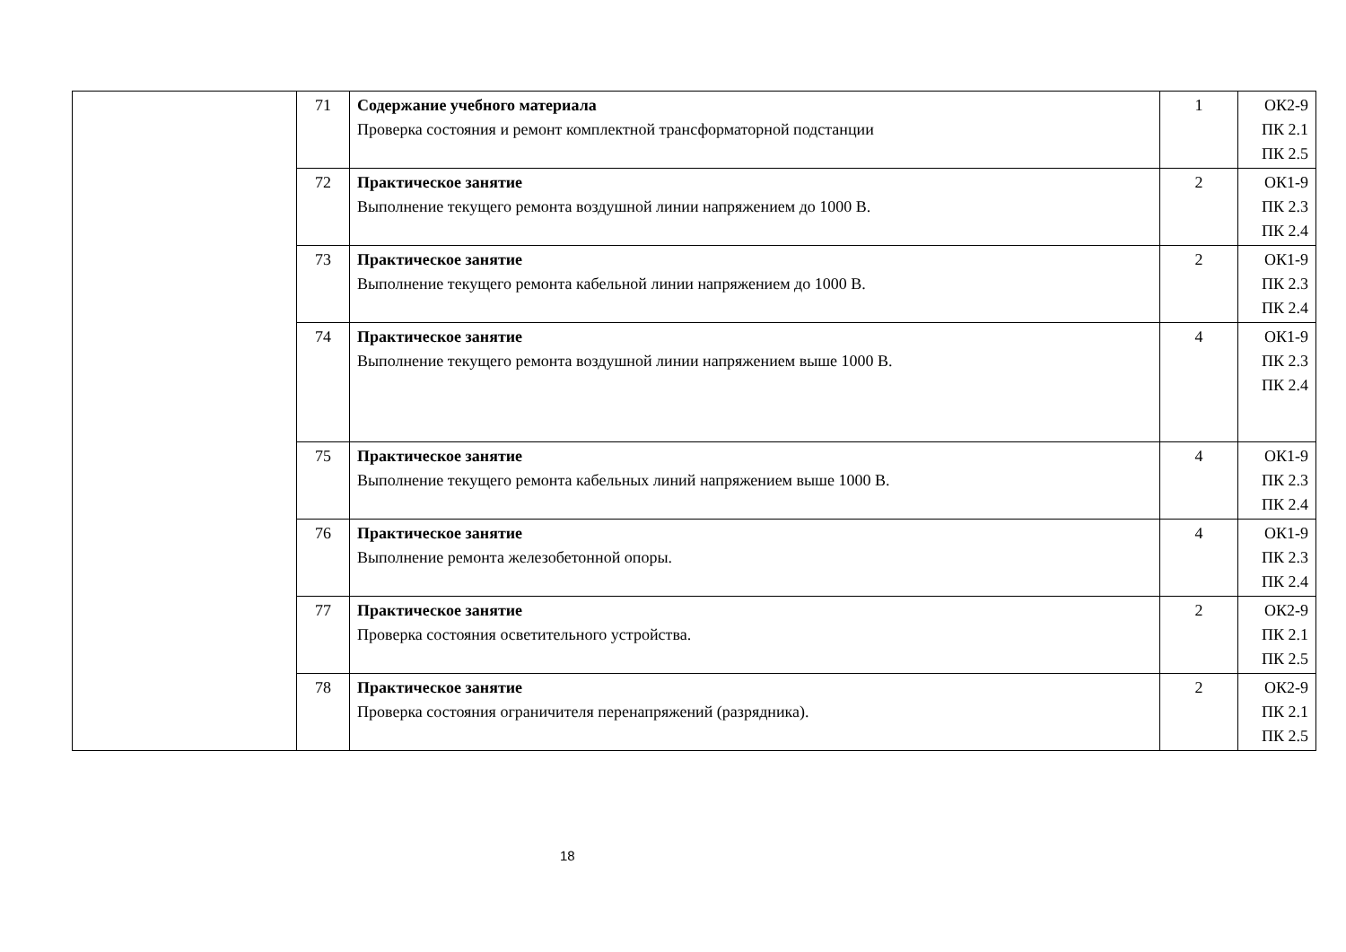| | 71 | Содержание учебного материала Проверка состояния и ремонт комплектной трансформаторной подстанции | 1 | ОК2-9 ПК 2.1 ПК 2.5 |
| | 72 | Практическое занятие Выполнение текущего ремонта воздушной линии напряжением до 1000 В. | 2 | ОК1-9 ПК 2.3 ПК 2.4 |
| | 73 | Практическое занятие Выполнение текущего ремонта кабельной линии напряжением до 1000 В. | 2 | ОК1-9 ПК 2.3 ПК 2.4 |
| | 74 | Практическое занятие Выполнение текущего ремонта воздушной линии напряжением выше 1000 В. | 4 | ОК1-9 ПК 2.3 ПК 2.4 |
| | 75 | Практическое занятие Выполнение текущего ремонта кабельных линий напряжением выше 1000 В. | 4 | ОК1-9 ПК 2.3 ПК 2.4 |
| | 76 | Практическое занятие Выполнение ремонта железобетонной опоры. | 4 | ОК1-9 ПК 2.3 ПК 2.4 |
| | 77 | Практическое занятие Проверка состояния осветительного устройства. | 2 | ОК2-9 ПК 2.1 ПК 2.5 |
| | 78 | Практическое занятие Проверка состояния ограничителя перенапряжений (разрядника). | 2 | ОК2-9 ПК 2.1 ПК 2.5 |
18